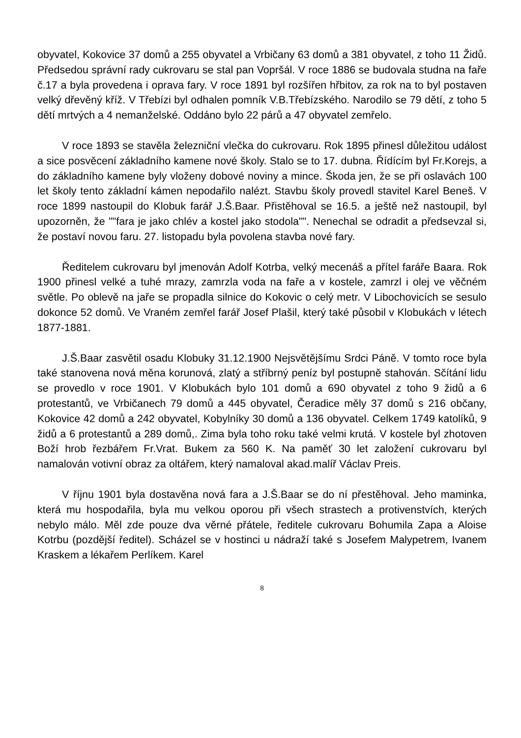obyvatel, Kokovice 37 domů a 255 obyvatel a Vrbičany 63 domů a 381 obyvatel, z toho 11 Židů. Předsedou správní rady cukrovaru se stal pan Vopršál. V roce 1886 se budovala studna na faře č.17 a byla provedena i oprava fary. V roce 1891 byl rozšířen hřbitov, za rok na to byl postaven velký dřevěný kříž. V Třebízi byl odhalen pomník V.B.Třebízského. Narodilo se 79 dětí, z toho 5 dětí mrtvých a 4 nemanželské. Oddáno bylo 22 párů a 47 obyvatel zemřelo.
V roce 1893 se stavěla železniční vlečka do cukrovaru. Rok 1895 přinesl důležitou událost a sice posvěcení základního kamene nové školy. Stalo se to 17. dubna. Řídícím byl Fr.Korejs, a do základního kamene byly vloženy dobové noviny a mince. Škoda jen, že se při oslavách 100 let školy tento základní kámen nepodařilo nalézt. Stavbu školy provedl stavitel Karel Beneš. V roce 1899 nastoupil do Klobuk farář J.Š.Baar. Přistěhoval se 16.5. a ještě než nastoupil, byl upozorněn, že ""fara je jako chlév a kostel jako stodola"". Nenechal se odradit a předsevzal si, že postaví novou faru. 27. listopadu byla povolena stavba nové fary.
Ředitelem cukrovaru byl jmenován Adolf Kotrba, velký mecenáš a přítel faráře Baara. Rok 1900 přinesl velké a tuhé mrazy, zamrzla voda na faře a v kostele, zamrzl i olej ve věčném světle. Po oblevě na jaře se propadla silnice do Kokovic o celý metr. V Libochovicích se sesulo dokonce 52 domů. Ve Vraném zemřel farář Josef Plašil, který také působil v Klobukách v létech 1877-1881.
J.Š.Baar zasvětil osadu Klobuky 31.12.1900 Nejsvětějšímu Srdci Páně. V tomto roce byla také stanovena nová měna korunová, zlatý a stříbrný peníz byl postupně stahován. Sčítání lidu se provedlo v roce 1901. V Klobukách bylo 101 domů a 690 obyvatel z toho 9 židů a 6 protestantů, ve Vrbičanech 79 domů a 445 obyvatel, Čeradice měly 37 domů s 216 občany, Kokovice 42 domů a 242 obyvatel, Kobylníky 30 domů a 136 obyvatel. Celkem 1749 katolíků, 9 židů a 6 protestantů a 289 domů,. Zima byla toho roku také velmi krutá. V kostele byl zhotoven Boží hrob řezbářem Fr.Vrat. Bukem za 560 K. Na paměť 30 let založení cukrovaru byl namalován votivní obraz za oltářem, který namaloval akad.malíř Václav Preis.
V říjnu 1901 byla dostavěna nová fara a J.Š.Baar se do ní přestěhoval. Jeho maminka, která mu hospodařila, byla mu velkou oporou při všech strastech a protivenstvích, kterých nebylo málo. Měl zde pouze dva věrné přátele, ředitele cukrovaru Bohumila Zapa a Aloise Kotrbu (pozdější ředitel). Scházel se v hostinci u nádraží také s Josefem Malypetrem, Ivanem Kraskem a lékařem Perlíkem. Karel
8